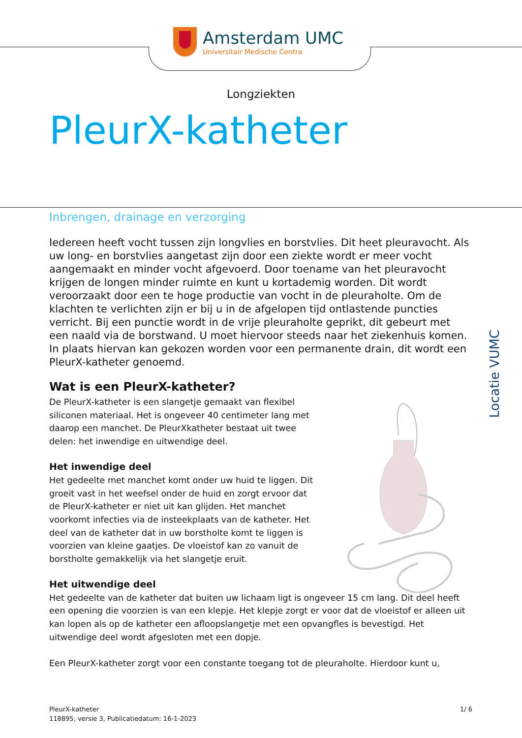Amsterdam UMC
Universitair Medische Centra
Longziekten
PleurX-katheter
Locatie VUMC
Inbrengen, drainage en verzorging
Iedereen heeft vocht tussen zijn longvlies en borstvlies. Dit heet pleuravocht. Als uw long- en borstvlies aangetast zijn door een ziekte wordt er meer vocht aangemaakt en minder vocht afgevoerd. Door toename van het pleuravocht krijgen de longen minder ruimte en kunt u kortademig worden. Dit wordt veroorzaakt door een te hoge productie van vocht in de pleuraholte. Om de klachten te verlichten zijn er bij u in de afgelopen tijd ontlastende puncties verricht. Bij een punctie wordt in de vrije pleuraholte geprikt, dit gebeurt met een naald via de borstwand. U moet hiervoor steeds naar het ziekenhuis komen. In plaats hiervan kan gekozen worden voor een permanente drain, dit wordt een PleurX-katheter genoemd.
Wat is een PleurX-katheter?
De PleurX-katheter is een slangetje gemaakt van flexibel siliconen materiaal. Het is ongeveer 40 centimeter lang met daarop een manchet. De PleurXkatheter bestaat uit twee delen: het inwendige en uitwendige deel.
Het inwendige deel
Het gedeelte met manchet komt onder uw huid te liggen. Dit groeit vast in het weefsel onder de huid en zorgt ervoor dat de PleurX-katheter er niet uit kan glijden. Het manchet voorkomt infecties via de insteekplaats van de katheter. Het deel van de katheter dat in uw borstholte komt te liggen is voorzien van kleine gaatjes. De vloeistof kan zo vanuit de borstholte gemakkelijk via het slangetje eruit.
Het uitwendige deel
Het gedeelte van de katheter dat buiten uw lichaam ligt is ongeveer 15 cm lang. Dit deel heeft een opening die voorzien is van een klepje. Het klepje zorgt er voor dat de vloeistof er alleen uit kan lopen als op de katheter een afloopslangetje met een opvangfles is bevestigd. Het uitwendige deel wordt afgesloten met een dopje.
Een PleurX-katheter zorgt voor een constante toegang tot de pleuraholte. Hierdoor kunt u,
PleurX-katheter
118895, versie 3, Publicatiedatum: 16-1-2023
1/ 6